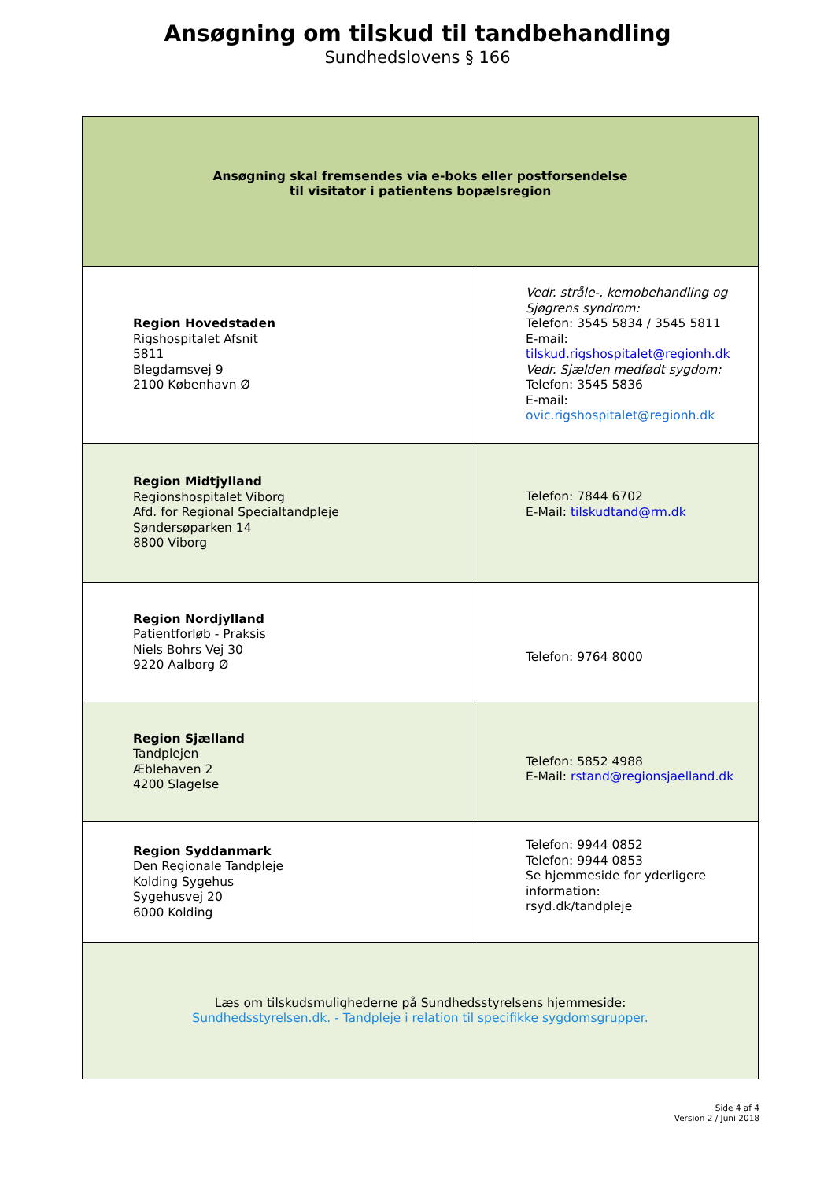Ansøgning om tilskud til tandbehandling
Sundhedslovens § 166
| Ansøgning skal fremsendes via e-boks eller postforsendelse til visitator i patientens bopælsregion | |
| Region Hovedstaden Rigshospitalet Afsnit 5811 Blegdamsvej 9 2100 København Ø | Vedr. stråle-, kemobehandling og Sjøgrens syndrom: Telefon: 3545 5834 / 3545 5811 E-mail: tilskud.rigshospitalet@regionh.dk Vedr. Sjælden medfødt sygdom: Telefon: 3545 5836 E-mail: ovic.rigshospitalet@regionh.dk |
| Region Midtjylland Regionshospitalet Viborg Afd. for Regional Specialtandpleje Søndersøparken 14 8800 Viborg | Telefon: 7844 6702 E-Mail: tilskudtand@rm.dk |
| Region Nordjylland Patientforløb - Praksis Niels Bohrs Vej 30 9220 Aalborg Ø | Telefon: 9764 8000 |
| Region Sjælland Tandplejen Æblehaven 2 4200 Slagelse | Telefon: 5852 4988 E-Mail: rstand@regionsjaelland.dk |
| Region Syddanmark Den Regionale Tandpleje Kolding Sygehus Sygehusvej 20 6000 Kolding | Telefon: 9944 0852 Telefon: 9944 0853 Se hjemmeside for yderligere information: rsyd.dk/tandpleje |
| Læs om tilskudsmulighederne på Sundhedsstyrelsens hjemmeside: Sundhedsstyrelsen.dk. - Tandpleje i relation til specifikke sygdomsgrupper. | |
Side 4 af 4
Version 2 / Juni 2018